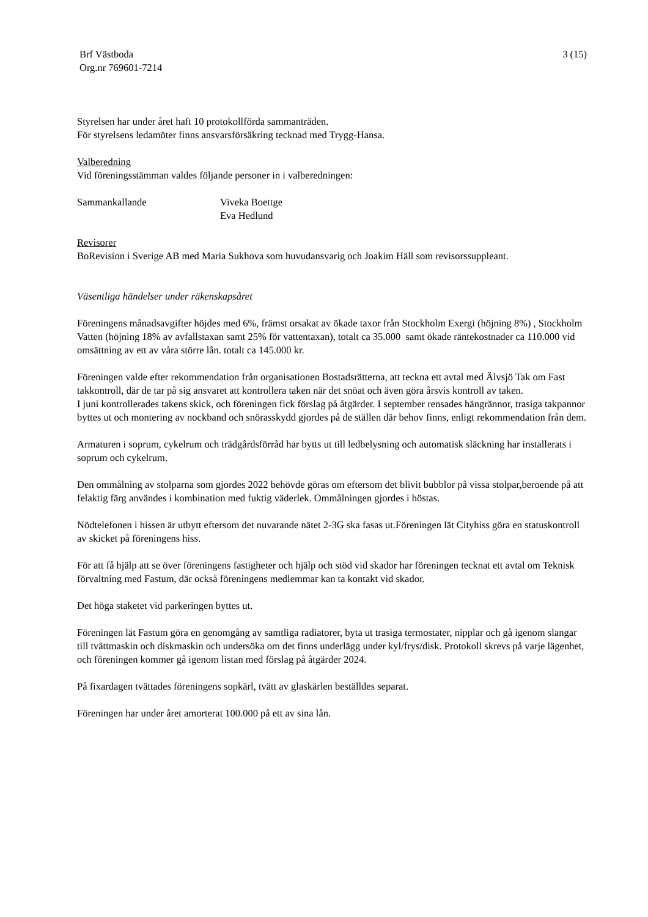Brf Västboda
Org.nr 769601-7214
3 (15)
Styrelsen har under året haft 10 protokollförda sammanträden.
För styrelsens ledamöter finns ansvarsförsäkring tecknad med Trygg-Hansa.
Valberedning
Vid föreningsstämman valdes följande personer in i valberedningen:
Sammankallande Viveka Boettge
Eva Hedlund
Revisorer
BoRevision i Sverige AB med Maria Sukhova som huvudansvarig och Joakim Häll som revisorssuppleant.
Väsentliga händelser under räkenskapsåret
Föreningens månadsavgifter höjdes med 6%, främst orsakat av ökade taxor från Stockholm Exergi (höjning 8%) , Stockholm Vatten (höjning 18% av avfallstaxan samt 25% för vattentaxan), totalt ca 35.000 samt ökade räntekostnader ca 110.000 vid omsättning av ett av våra större lån. totalt ca 145.000 kr.
Föreningen valde efter rekommendation från organisationen Bostadsrätterna, att teckna ett avtal med Älvsjö Tak om Fast takkontroll, där de tar på sig ansvaret att kontrollera taken när det snöat och även göra årsvis kontroll av taken.
I juni kontrollerades takens skick, och föreningen fick förslag på åtgärder. I september rensades hängrännor, trasiga takpannor byttes ut och montering av nockband och snörasskydd gjordes på de ställen där behov finns, enligt rekommendation från dem.
Armaturen i soprum, cykelrum och trädgårdsförråd har bytts ut till ledbelysning och automatisk släckning har installerats i soprum och cykelrum.
Den ommålning av stolparna som gjordes 2022 behövde göras om eftersom det blivit bubblor på vissa stolpar,beroende på att felaktig färg användes i kombination med fuktig väderlek. Ommålningen gjordes i höstas.
Nödtelefonen i hissen är utbytt eftersom det nuvarande nätet 2-3G ska fasas ut.Föreningen lät Cityhiss göra en statuskontroll av skicket på föreningens hiss.
För att få hjälp att se över föreningens fastigheter och hjälp och stöd vid skador har föreningen tecknat ett avtal om Teknisk förvaltning med Fastum, där också föreningens medlemmar kan ta kontakt vid skador.
Det höga staketet vid parkeringen byttes ut.
Föreningen lät Fastum göra en genomgång av samtliga radiatorer, byta ut trasiga termostater, nipplar och gå igenom slangar till tvättmaskin och diskmaskin och undersöka om det finns underlägg under kyl/frys/disk. Protokoll skrevs på varje lägenhet, och föreningen kommer gå igenom listan med förslag på åtgärder 2024.
På fixardagen tvättades föreningens sopkärl, tvätt av glaskärlen beställdes separat.
Föreningen har under året amorterat 100.000 på ett av sina lån.